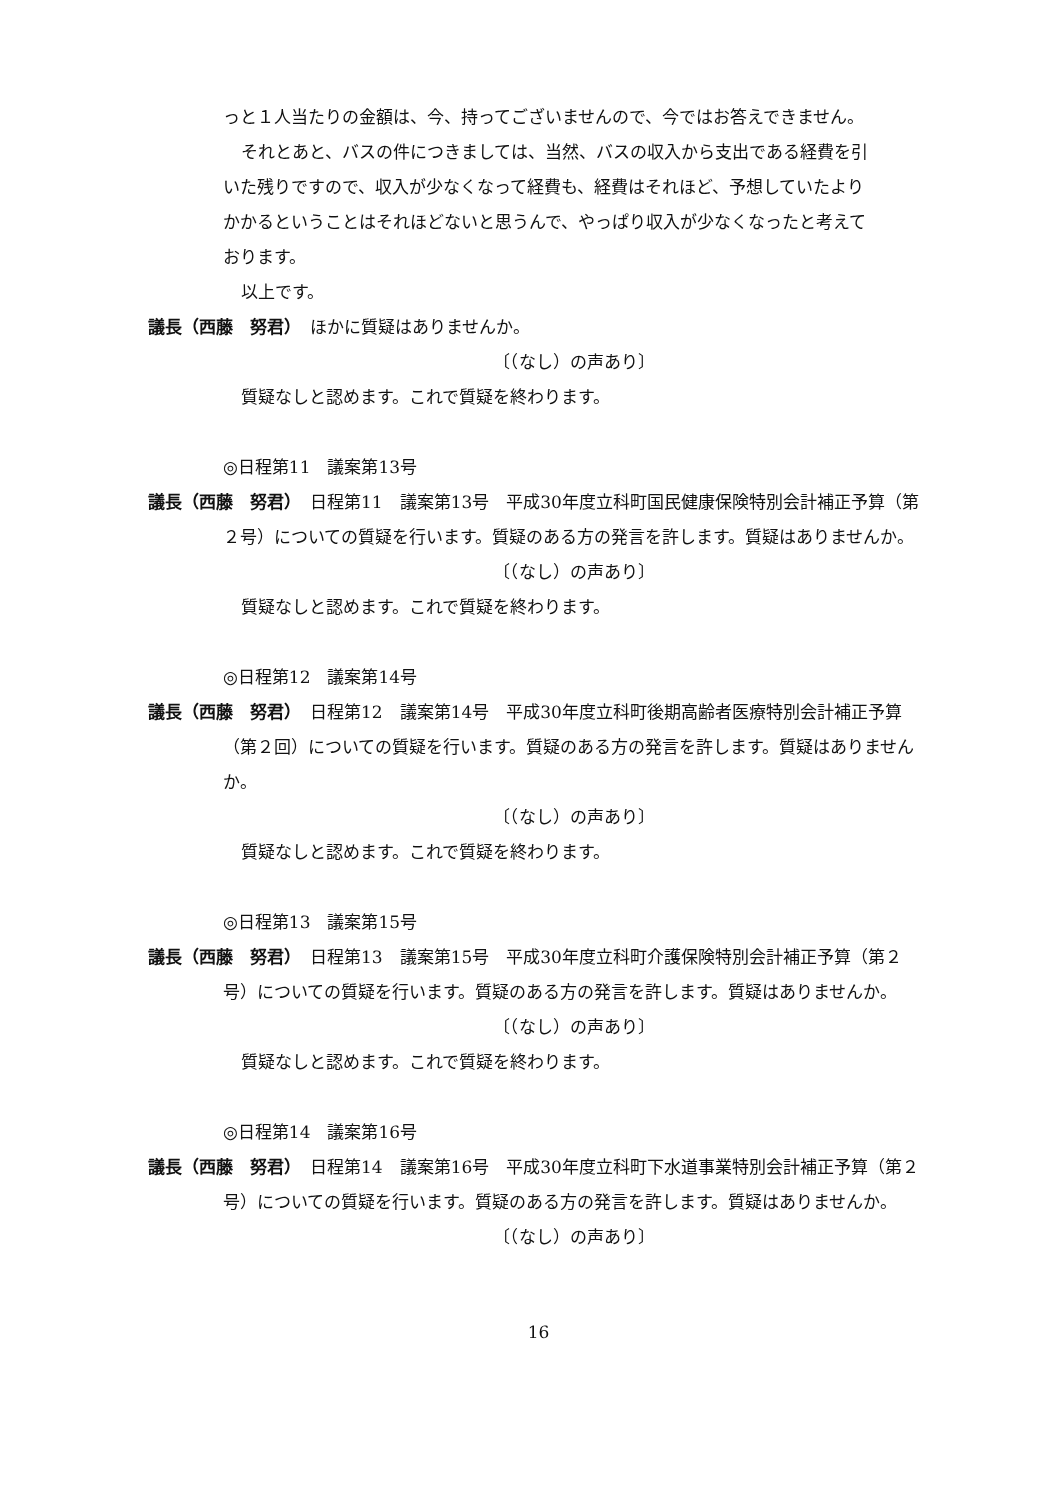っと１人当たりの金額は、今、持ってございませんので、今ではお答えできません。
それとあと、バスの件につきましては、当然、バスの収入から支出である経費を引
いた残りですので、収入が少なくなって経費も、経費はそれほど、予想していたより
かかるということはそれほどないと思うんで、やっぱり収入が少なくなったと考えて
おります。
以上です。
議長（西藤　努君）　ほかに質疑はありませんか。
〔（なし）の声あり〕
質疑なしと認めます。これで質疑を終わります。
◎日程第11　議案第13号
議長（西藤　努君）　日程第11　議案第13号　平成30年度立科町国民健康保険特別会計補正予算（第２号）についての質疑を行います。質疑のある方の発言を許します。質疑はありませんか。
〔（なし）の声あり〕
質疑なしと認めます。これで質疑を終わります。
◎日程第12　議案第14号
議長（西藤　努君）　日程第12　議案第14号　平成30年度立科町後期高齢者医療特別会計補正予算（第２回）についての質疑を行います。質疑のある方の発言を許します。質疑はありませんか。
〔（なし）の声あり〕
質疑なしと認めます。これで質疑を終わります。
◎日程第13　議案第15号
議長（西藤　努君）　日程第13　議案第15号　平成30年度立科町介護保険特別会計補正予算（第２号）についての質疑を行います。質疑のある方の発言を許します。質疑はありませんか。
〔（なし）の声あり〕
質疑なしと認めます。これで質疑を終わります。
◎日程第14　議案第16号
議長（西藤　努君）　日程第14　議案第16号　平成30年度立科町下水道事業特別会計補正予算（第２号）についての質疑を行います。質疑のある方の発言を許します。質疑はありませんか。
〔（なし）の声あり〕
16